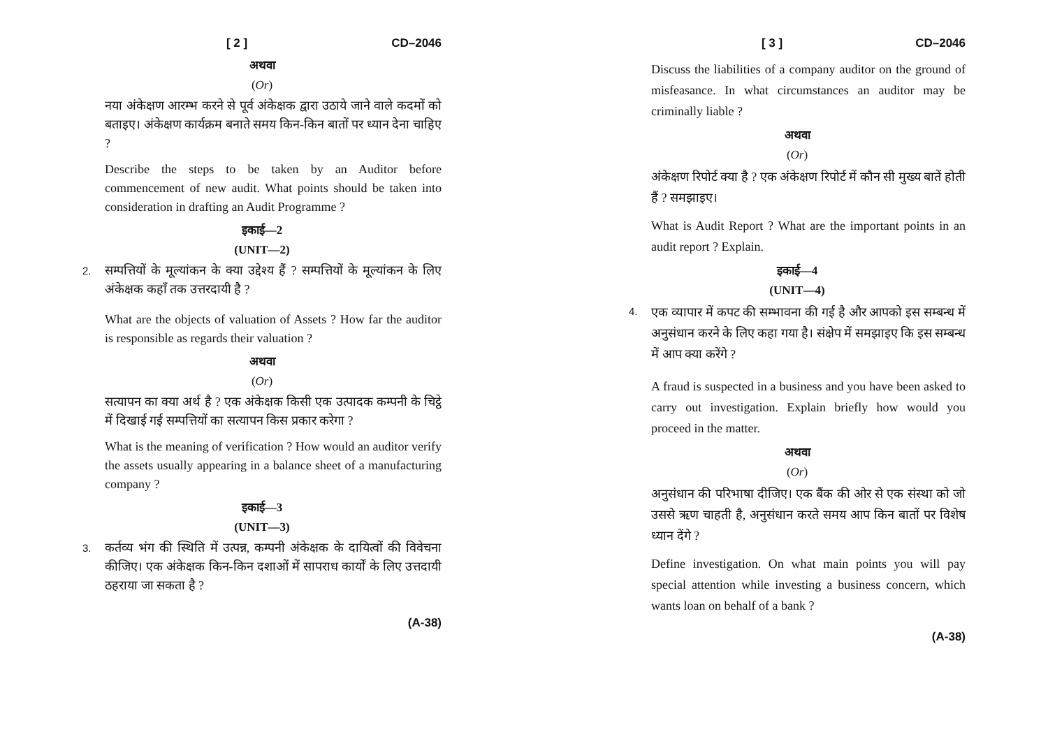[ 2 ] CD–2046
अथवा
(Or)
नया अंकेक्षण आरम्भ करने से पूर्व अंकेक्षक द्वारा उठाये जाने वाले कदमों को बताइए। अंकेक्षण कार्यक्रम बनाते समय किन-किन बातों पर ध्यान देना चाहिए ?
Describe the steps to be taken by an Auditor before commencement of new audit. What points should be taken into consideration in drafting an Audit Programme ?
इकाई—2
(UNIT—2)
2.
सम्पत्तियों के मूल्यांकन के क्या उद्देश्य हैं ? सम्पत्तियों के मूल्यांकन के लिए अंकेक्षक कहाँ तक उत्तरदायी है ?
What are the objects of valuation of Assets ? How far the auditor is responsible as regards their valuation ?
अथवा
(Or)
सत्यापन का क्या अर्थ है ? एक अंकेक्षक किसी एक उत्पादक कम्पनी के चिट्ठे में दिखाई गई सम्पत्तियों का सत्यापन किस प्रकार करेगा ?
What is the meaning of verification ? How would an auditor verify the assets usually appearing in a balance sheet of a manufacturing company ?
इकाई—3
(UNIT—3)
3.
कर्तव्य भंग की स्थिति में उत्पन्न, कम्पनी अंकेक्षक के दायित्वों की विवेचना कीजिए। एक अंकेक्षक किन-किन दशाओं में सापराध कार्यों के लिए उत्तदायी ठहराया जा सकता है ?
(A-38)
[ 3 ] CD–2046
Discuss the liabilities of a company auditor on the ground of misfeasance. In what circumstances an auditor may be criminally liable ?
अथवा
(Or)
अंकेक्षण रिपोर्ट क्या है ? एक अंकेक्षण रिपोर्ट में कौन सी मुख्य बातें होती हैं ? समझाइए।
What is Audit Report ? What are the important points in an audit report ? Explain.
इकाई—4
(UNIT—4)
4.
एक व्यापार में कपट की सम्भावना की गई है और आपको इस सम्बन्ध में अनुसंधान करने के लिए कहा गया है। संक्षेप में समझाइए कि इस सम्बन्ध में आप क्या करेंगे ?
A fraud is suspected in a business and you have been asked to carry out investigation. Explain briefly how would you proceed in the matter.
अथवा
(Or)
अनुसंधान की परिभाषा दीजिए। एक बैंक की ओर से एक संस्था को जो उससे ऋण चाहती है, अनुसंधान करते समय आप किन बातों पर विशेष ध्यान देंगे ?
Define investigation. On what main points you will pay special attention while investing a business concern, which wants loan on behalf of a bank ?
(A-38)